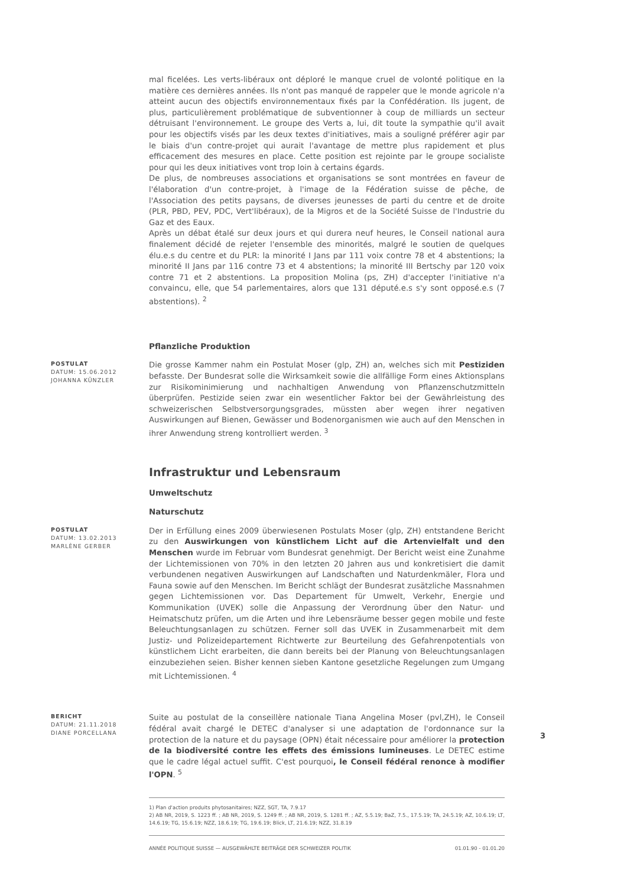mal ficelées. Les verts-libéraux ont déploré le manque cruel de volonté politique en la matière ces dernières années. Ils n'ont pas manqué de rappeler que le monde agricole n'a atteint aucun des objectifs environnementaux fixés par la Confédération. Ils jugent, de plus, particulièrement problématique de subventionner à coup de milliards un secteur détruisant l'environnement. Le groupe des Verts a, lui, dit toute la sympathie qu'il avait pour les objectifs visés par les deux textes d'initiatives, mais a souligné préférer agir par le biais d'un contre-projet qui aurait l'avantage de mettre plus rapidement et plus efficacement des mesures en place. Cette position est rejointe par le groupe socialiste pour qui les deux initiatives vont trop loin à certains égards.
De plus, de nombreuses associations et organisations se sont montrées en faveur de l'élaboration d'un contre-projet, à l'image de la Fédération suisse de pêche, de l'Association des petits paysans, de diverses jeunesses de parti du centre et de droite (PLR, PBD, PEV, PDC, Vert'libéraux), de la Migros et de la Société Suisse de l'Industrie du Gaz et des Eaux.
Après un débat étalé sur deux jours et qui durera neuf heures, le Conseil national aura finalement décidé de rejeter l'ensemble des minorités, malgré le soutien de quelques élu.e.s du centre et du PLR: la minorité I Jans par 111 voix contre 78 et 4 abstentions; la minorité II Jans par 116 contre 73 et 4 abstentions; la minorité III Bertschy par 120 voix contre 71 et 2 abstentions. La proposition Molina (ps, ZH) d'accepter l'initiative n'a convaincu, elle, que 54 parlementaires, alors que 131 député.e.s s'y sont opposé.e.s (7 abstentions). <sup>2</sup>
Pflanzliche Produktion
POSTULAT
DATUM: 15.06.2012
JOHANNA KÜNZLER
Die grosse Kammer nahm ein Postulat Moser (glp, ZH) an, welches sich mit Pestiziden befasste. Der Bundesrat solle die Wirksamkeit sowie die allfällige Form eines Aktionsplans zur Risikominimierung und nachhaltigen Anwendung von Pflanzenschutzmitteln überprüfen. Pestizide seien zwar ein wesentlicher Faktor bei der Gewährleistung des schweizerischen Selbstversorgungsgrades, müssten aber wegen ihrer negativen Auswirkungen auf Bienen, Gewässer und Bodenorganismen wie auch auf den Menschen in ihrer Anwendung streng kontrolliert werden. <sup>3</sup>
Infrastruktur und Lebensraum
Umweltschutz
Naturschutz
POSTULAT
DATUM: 13.02.2013
MARLÈNE GERBER
Der in Erfüllung eines 2009 überwiesenen Postulats Moser (glp, ZH) entstandene Bericht zu den Auswirkungen von künstlichem Licht auf die Artenvielfalt und den Menschen wurde im Februar vom Bundesrat genehmigt. Der Bericht weist eine Zunahme der Lichtemissionen von 70% in den letzten 20 Jahren aus und konkretisiert die damit verbundenen negativen Auswirkungen auf Landschaften und Naturdenkmäler, Flora und Fauna sowie auf den Menschen. Im Bericht schlägt der Bundesrat zusätzliche Massnahmen gegen Lichtemissionen vor. Das Departement für Umwelt, Verkehr, Energie und Kommunikation (UVEK) solle die Anpassung der Verordnung über den Natur- und Heimatschutz prüfen, um die Arten und ihre Lebensräume besser gegen mobile und feste Beleuchtungsanlagen zu schützen. Ferner soll das UVEK in Zusammenarbeit mit dem Justiz- und Polizeidepartement Richtwerte zur Beurteilung des Gefahrenpotentials von künstlichem Licht erarbeiten, die dann bereits bei der Planung von Beleuchtungsanlagen einzubeziehen seien. Bisher kennen sieben Kantone gesetzliche Regelungen zum Umgang mit Lichtemissionen. <sup>4</sup>
BERICHT
DATUM: 21.11.2018
DIANE PORCELLANA
Suite au postulat de la conseillère nationale Tiana Angelina Moser (pvl,ZH), le Conseil fédéral avait chargé le DETEC d'analyser si une adaptation de l'ordonnance sur la protection de la nature et du paysage (OPN) était nécessaire pour améliorer la protection de la biodiversité contre les effets des émissions lumineuses. Le DETEC estime que le cadre légal actuel suffit. C'est pourquoi, le Conseil fédéral renonce à modifier l'OPN. <sup>5</sup>
1) Plan d'action produits phytosanitaires; NZZ, SGT, TA, 7.9.17
2) AB NR, 2019, S. 1223 ff. ; AB NR, 2019, S. 1249 ff. ; AB NR, 2019, S. 1281 ff. ; AZ, 5.5.19; BaZ, 7.5., 17.5.19; TA, 24.5.19; AZ, 10.6.19; LT, 14.6.19; TG, 15.6.19; NZZ, 18.6.19; TG, 19.6.19; Blick, LT, 21.6.19; NZZ, 31.8.19
ANNÉE POLITIQUE SUISSE — AUSGEWÄHLTE BEITRÄGE DER SCHWEIZER POLITIK 01.01.90 - 01.01.20
3